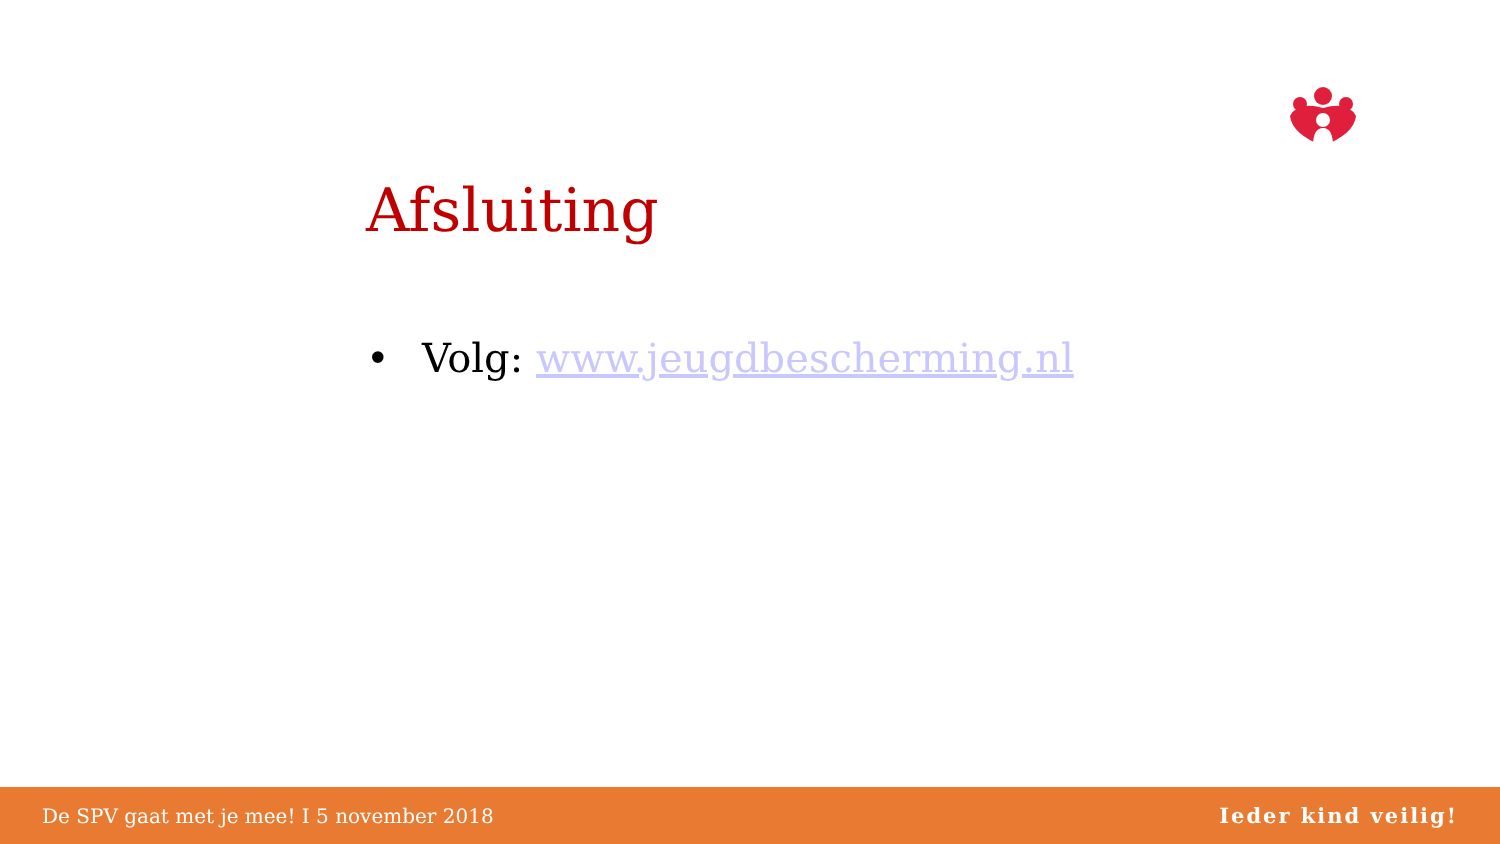Afsluiting
• Volg: www.jeugdbescherming.nl
De SPV gaat met je mee! I 5 november 2018 Ieder kind veilig!